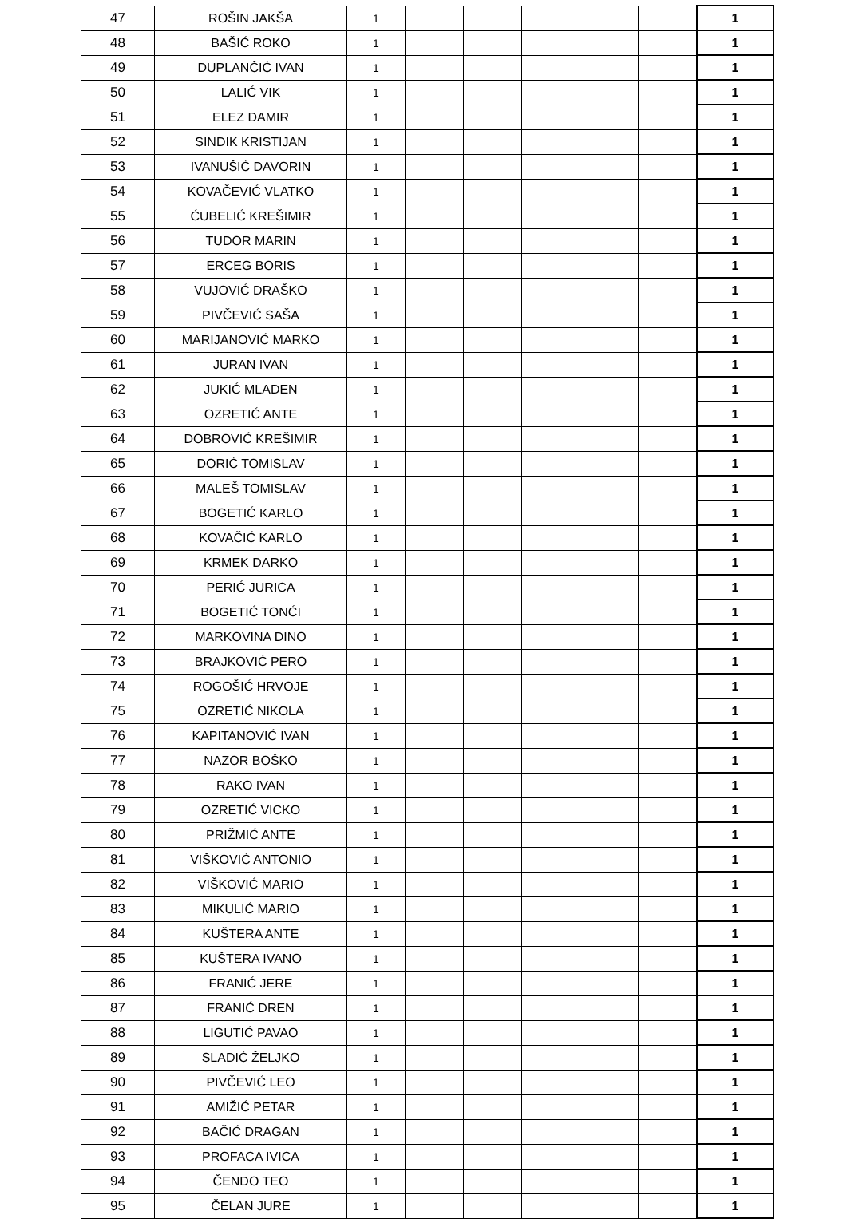| 47 | ROŠIN JAKŠA | 1 | | | | | | 1 |
| 48 | BAŠIĆ ROKO | 1 | | | | | | 1 |
| 49 | DUPLANČIĆ IVAN | 1 | | | | | | 1 |
| 50 | LALIĆ VIK | 1 | | | | | | 1 |
| 51 | ELEZ DAMIR | 1 | | | | | | 1 |
| 52 | SINDIK KRISTIJAN | 1 | | | | | | 1 |
| 53 | IVANUŠIĆ DAVORIN | 1 | | | | | | 1 |
| 54 | KOVAČEVIĆ VLATKO | 1 | | | | | | 1 |
| 55 | ĆUBELIĆ KREŠIMIR | 1 | | | | | | 1 |
| 56 | TUDOR MARIN | 1 | | | | | | 1 |
| 57 | ERCEG BORIS | 1 | | | | | | 1 |
| 58 | VUJOVIĆ DRAŠKO | 1 | | | | | | 1 |
| 59 | PIVČEVIĆ SAŠA | 1 | | | | | | 1 |
| 60 | MARIJANOVIĆ MARKO | 1 | | | | | | 1 |
| 61 | JURAN IVAN | 1 | | | | | | 1 |
| 62 | JUKIĆ MLADEN | 1 | | | | | | 1 |
| 63 | OZRETIĆ ANTE | 1 | | | | | | 1 |
| 64 | DOBROVIĆ KREŠIMIR | 1 | | | | | | 1 |
| 65 | DORIĆ TOMISLAV | 1 | | | | | | 1 |
| 66 | MALEŠ TOMISLAV | 1 | | | | | | 1 |
| 67 | BOGETIĆ KARLO | 1 | | | | | | 1 |
| 68 | KOVAČIĆ KARLO | 1 | | | | | | 1 |
| 69 | KRMEK DARKO | 1 | | | | | | 1 |
| 70 | PERIĆ JURICA | 1 | | | | | | 1 |
| 71 | BOGETIĆ TONĆI | 1 | | | | | | 1 |
| 72 | MARKOVINA DINO | 1 | | | | | | 1 |
| 73 | BRAJKOVIĆ PERO | 1 | | | | | | 1 |
| 74 | ROGOŠIĆ HRVOJE | 1 | | | | | | 1 |
| 75 | OZRETIĆ NIKOLA | 1 | | | | | | 1 |
| 76 | KAPITANOVIĆ IVAN | 1 | | | | | | 1 |
| 77 | NAZOR BOŠKO | 1 | | | | | | 1 |
| 78 | RAKO IVAN | 1 | | | | | | 1 |
| 79 | OZRETIĆ VICKO | 1 | | | | | | 1 |
| 80 | PRIŽMIĆ ANTE | 1 | | | | | | 1 |
| 81 | VIŠKOVIĆ ANTONIO | 1 | | | | | | 1 |
| 82 | VIŠKOVIĆ MARIO | 1 | | | | | | 1 |
| 83 | MIKULIĆ MARIO | 1 | | | | | | 1 |
| 84 | KUŠTERA ANTE | 1 | | | | | | 1 |
| 85 | KUŠTERA IVANO | 1 | | | | | | 1 |
| 86 | FRANIĆ JERE | 1 | | | | | | 1 |
| 87 | FRANIĆ DREN | 1 | | | | | | 1 |
| 88 | LIGUTIĆ PAVAO | 1 | | | | | | 1 |
| 89 | SLADIĆ ŽELJKO | 1 | | | | | | 1 |
| 90 | PIVČEVIĆ LEO | 1 | | | | | | 1 |
| 91 | AMIŽIĆ PETAR | 1 | | | | | | 1 |
| 92 | BAČIĆ DRAGAN | 1 | | | | | | 1 |
| 93 | PROFACA IVICA | 1 | | | | | | 1 |
| 94 | ČENDO TEO | 1 | | | | | | 1 |
| 95 | ČELAN JURE | 1 | | | | | | 1 |